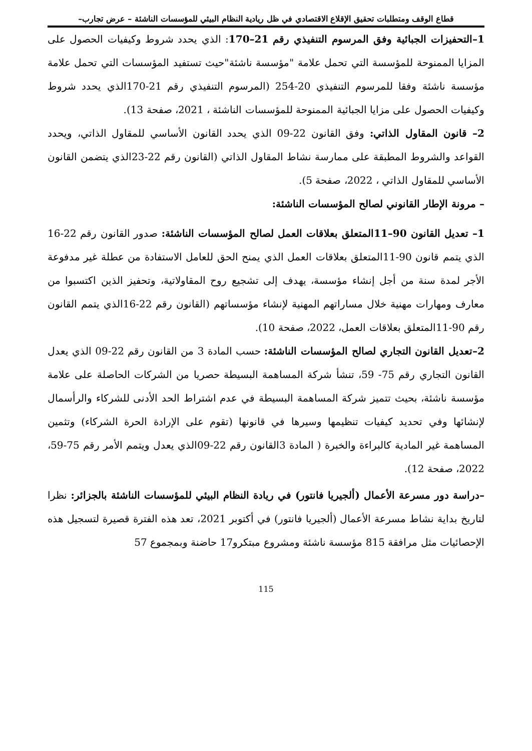قطاع الوقف ومتطلبات تحقيق الإقلاع الاقتصادي في ظل ريادية النظام البيئي للمؤسسات الناشئة – عرض تجارب–
1–التحفيزات الجبائية وفق المرسوم التنفيذي رقم 21–170: الذي يحدد شروط وكيفيات الحصول على المزايا الممنوحة للمؤسسة التي تحمل علامة "مؤسسة ناشئة"حيث تستفيد المؤسسات التي تحمل علامة مؤسسة ناشئة وفقا للمرسوم التنفيذي 20-254 (المرسوم التنفيذي رقم 21-170الذي يحدد شروط وكيفيات الحصول على مزايا الجبائية الممنوحة للمؤسسات الناشئة ، 2021، صفحة 13).
2– قانون المقاول الذاتي: وفق القانون 22-09 الذي يحدد القانون الأساسي للمقاول الذاتي، ويحدد القواعد والشروط المطبقة على ممارسة نشاط المقاول الذاتي (القانون رقم 22-23الذي يتضمن القانون الأساسي للمقاول الذاتي ، 2022، صفحة 5).
– مرونة الإطار القانوني لصالح المؤسسات الناشئة:
1– تعديل القانون 90–11المتعلق بعلاقات العمل لصالح المؤسسات الناشئة: صدور القانون رقم 22-16 الذي يتمم قانون 90-11المتعلق بعلاقات العمل الذي يمنح الحق للعامل الاستفادة من عطلة غير مدفوعة الأجر لمدة سنة من أجل إنشاء مؤسسة، يهدف إلى تشجيع روح المقاولاتية، وتحفيز الذين اكتسبوا من معارف ومهارات مهنية خلال مساراتهم المهنية لإنشاء مؤسساتهم (القانون رقم 22-16الذي يتمم القانون رقم 90-11المتعلق بعلاقات العمل، 2022، صفحة 10).
2–تعديل القانون التجاري لصالح المؤسسات الناشئة: حسب المادة 3 من القانون رقم 22-09 الذي يعدل القانون التجاري رقم 75- 59، تنشأ شركة المساهمة البسيطة حصريا من الشركات الحاصلة على علامة مؤسسة ناشئة، بحيث تتميز شركة المساهمة البسيطة في عدم اشتراط الحد الأدنى للشركاء والرأسمال لإنشائها وفي تحديد كيفيات تنظيمها وسيرها في قانونها (تقوم على الإرادة الحرة الشركاء) وتثمين المساهمة غير المادية كالبراءة والخبرة ( المادة 3القانون رقم 22-09الذي يعدل ويتمم الأمر رقم 75-59، 2022، صفحة 12).
–دراسة دور مسرعة الأعمال (ألجيريا فانتور) في ريادة النظام البيئي للمؤسسات الناشئة بالجزائر: نظرا لتاريخ بداية نشاط مسرعة الأعمال (ألجيريا فانتور) في أكتوبر 2021، تعد هذه الفترة قصيرة لتسجيل هذه الإحصائيات مثل مرافقة 815 مؤسسة ناشئة ومشروع مبتكرو17 حاضنة وبمجموع 57
115